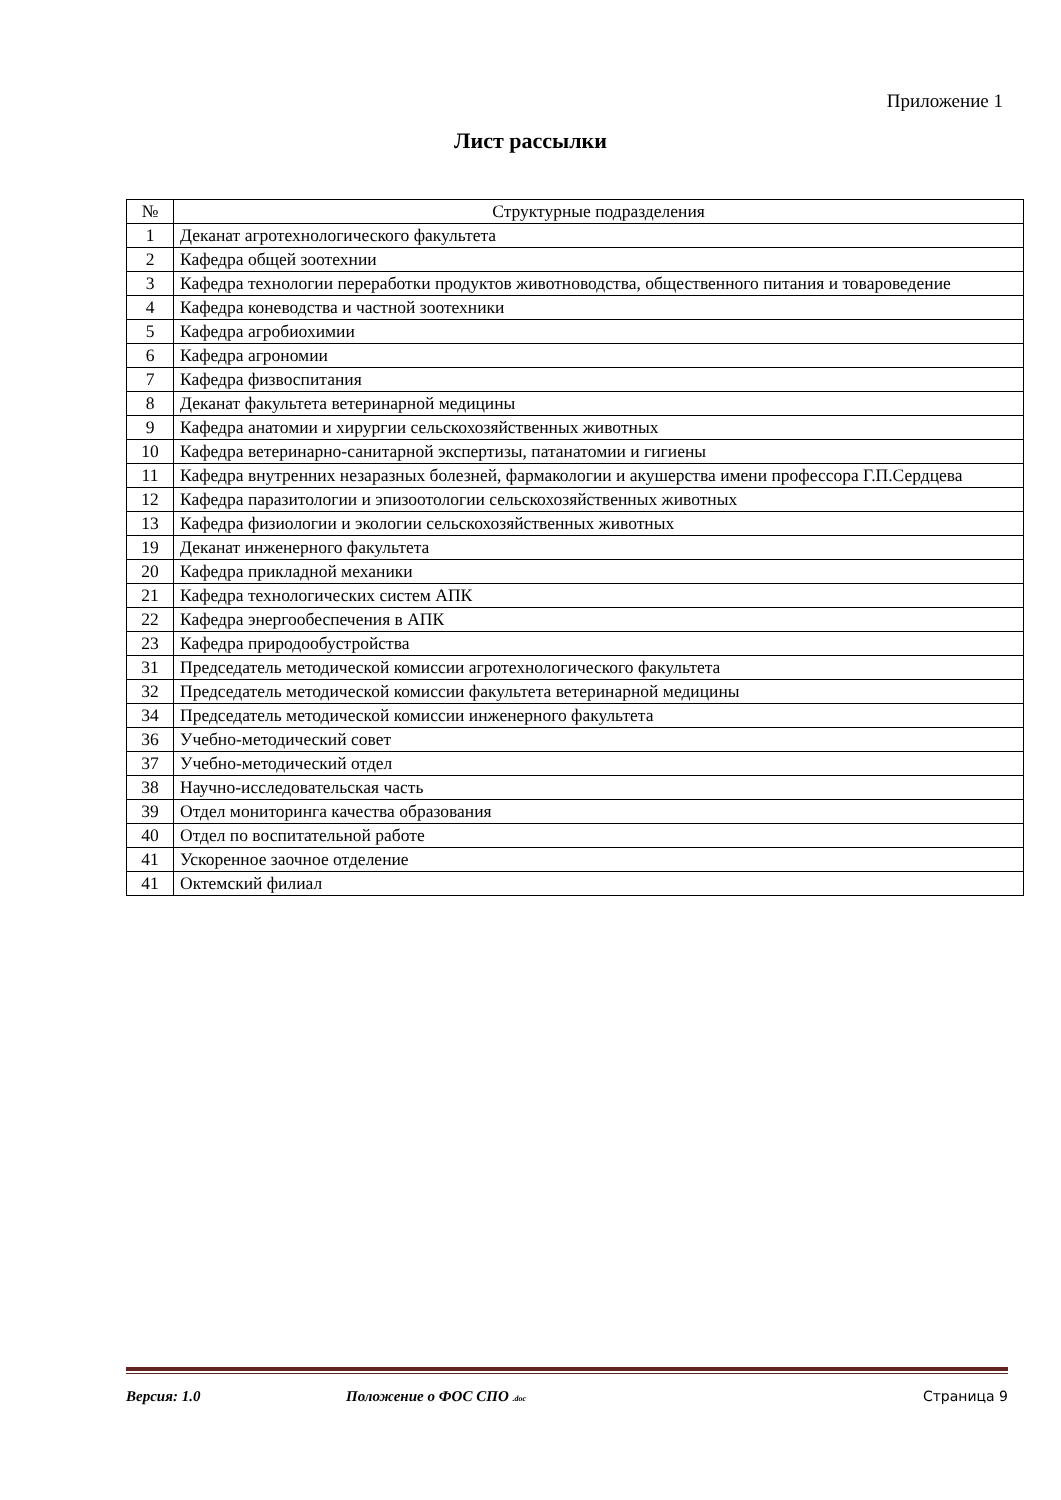Приложение 1
Лист рассылки
| № | Структурные подразделения |
| --- | --- |
| 1 | Деканат агротехнологического факультета |
| 2 | Кафедра общей зоотехнии |
| 3 | Кафедра технологии переработки продуктов животноводства, общественного питания и товароведение |
| 4 | Кафедра коневодства и частной зоотехники |
| 5 | Кафедра агробиохимии |
| 6 | Кафедра агрономии |
| 7 | Кафедра физвоспитания |
| 8 | Деканат факультета ветеринарной медицины |
| 9 | Кафедра анатомии и хирургии сельскохозяйственных животных |
| 10 | Кафедра ветеринарно-санитарной экспертизы, патанатомии и гигиены |
| 11 | Кафедра внутренних незаразных болезней, фармакологии и акушерства имени профессора Г.П.Сердцева |
| 12 | Кафедра паразитологии и эпизоотологии сельскохозяйственных животных |
| 13 | Кафедра физиологии и экологии сельскохозяйственных животных |
| 19 | Деканат инженерного факультета |
| 20 | Кафедра прикладной механики |
| 21 | Кафедра технологических систем АПК |
| 22 | Кафедра энергообеспечения в АПК |
| 23 | Кафедра природообустройства |
| 31 | Председатель методической комиссии агротехнологического факультета |
| 32 | Председатель методической комиссии факультета ветеринарной медицины |
| 34 | Председатель методической комиссии инженерного факультета |
| 36 | Учебно-методический совет |
| 37 | Учебно-методический отдел |
| 38 | Научно-исследовательская часть |
| 39 | Отдел мониторинга качества образования |
| 40 | Отдел по воспитательной работе |
| 41 | Ускоренное заочное отделение |
| 41 | Октемский филиал |
Версия: 1.0 Положение о ФОС СПО .doc Страница 9